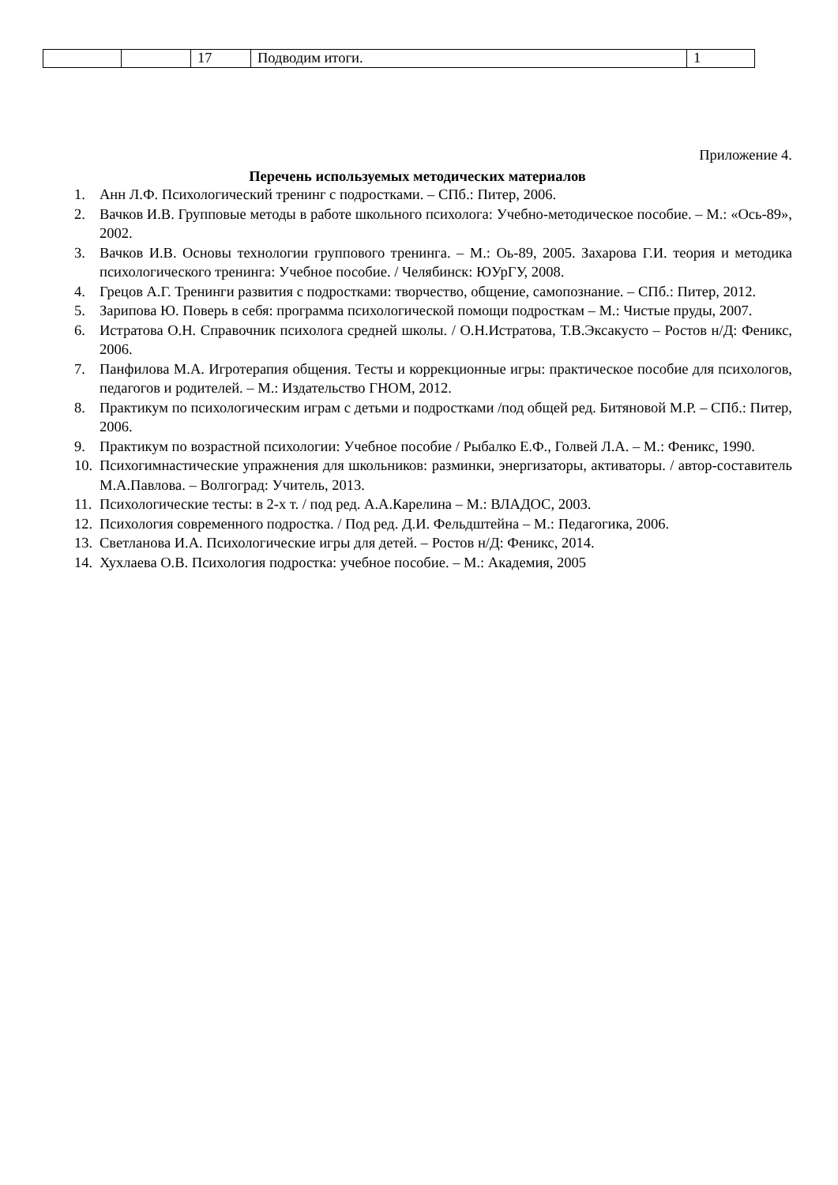| | | 17 | Подводим итоги. | 1 |
Приложение 4.
Перечень используемых методических материалов
1. Анн Л.Ф. Психологический тренинг с подростками. – СПб.: Питер, 2006.
2. Вачков И.В. Групповые методы в работе школьного психолога: Учебно-методическое пособие. – М.: «Ось-89», 2002.
3. Вачков И.В. Основы технологии группового тренинга. – М.: Оь-89, 2005. Захарова Г.И. теория и методика психологического тренинга: Учебное пособие. / Челябинск: ЮУрГУ, 2008.
4. Грецов А.Г. Тренинги развития с подростками: творчество, общение, самопознание. – СПб.: Питер, 2012.
5. Зарипова Ю. Поверь в себя: программа психологической помощи подросткам – М.: Чистые пруды, 2007.
6. Истратова О.Н. Справочник психолога средней школы. / О.Н.Истратова, Т.В.Эксакусто – Ростов н/Д: Феникс, 2006.
7. Панфилова М.А. Игротерапия общения. Тесты и коррекционные игры: практическое пособие для психологов, педагогов и родителей. – М.: Издательство ГНОМ, 2012.
8. Практикум по психологическим играм с детьми и подростками /под общей ред. Битяновой М.Р. – СПб.: Питер, 2006.
9. Практикум по возрастной психологии: Учебное пособие / Рыбалко Е.Ф., Голвей Л.А. – М.: Феникс, 1990.
10. Психогимнастические упражнения для школьников: разминки, энергизаторы, активаторы. / автор-составитель М.А.Павлова. – Волгоград: Учитель, 2013.
11. Психологические тесты: в 2-х т. / под ред. А.А.Карелина – М.: ВЛАДОС, 2003.
12. Психология современного подростка. / Под ред. Д.И. Фельдштейна – М.: Педагогика, 2006.
13. Светланова И.А. Психологические игры для детей. – Ростов н/Д: Феникс, 2014.
14. Хухлаева О.В. Психология подростка: учебное пособие. – М.: Академия, 2005